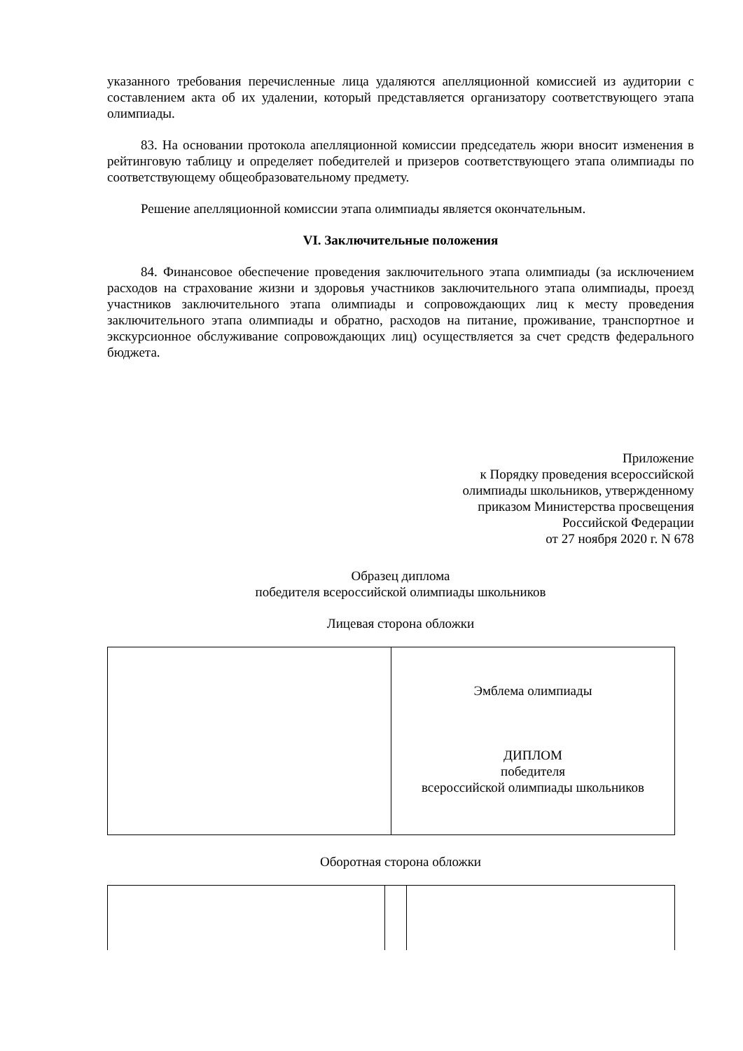указанного требования перечисленные лица удаляются апелляционной комиссией из аудитории с составлением акта об их удалении, который представляется организатору соответствующего этапа олимпиады.
83. На основании протокола апелляционной комиссии председатель жюри вносит изменения в рейтинговую таблицу и определяет победителей и призеров соответствующего этапа олимпиады по соответствующему общеобразовательному предмету.
Решение апелляционной комиссии этапа олимпиады является окончательным.
VI. Заключительные положения
84. Финансовое обеспечение проведения заключительного этапа олимпиады (за исключением расходов на страхование жизни и здоровья участников заключительного этапа олимпиады, проезд участников заключительного этапа олимпиады и сопровождающих лиц к месту проведения заключительного этапа олимпиады и обратно, расходов на питание, проживание, транспортное и экскурсионное обслуживание сопровождающих лиц) осуществляется за счет средств федерального бюджета.
Приложение
к Порядку проведения всероссийской
олимпиады школьников, утвержденному
приказом Министерства просвещения
Российской Федерации
от 27 ноября 2020 г. N 678
Образец диплома
победителя всероссийской олимпиады школьников
Лицевая сторона обложки
| | Эмблема олимпиады ДИПЛОМ победителя всероссийской олимпиады школьников |
Оборотная сторона обложки